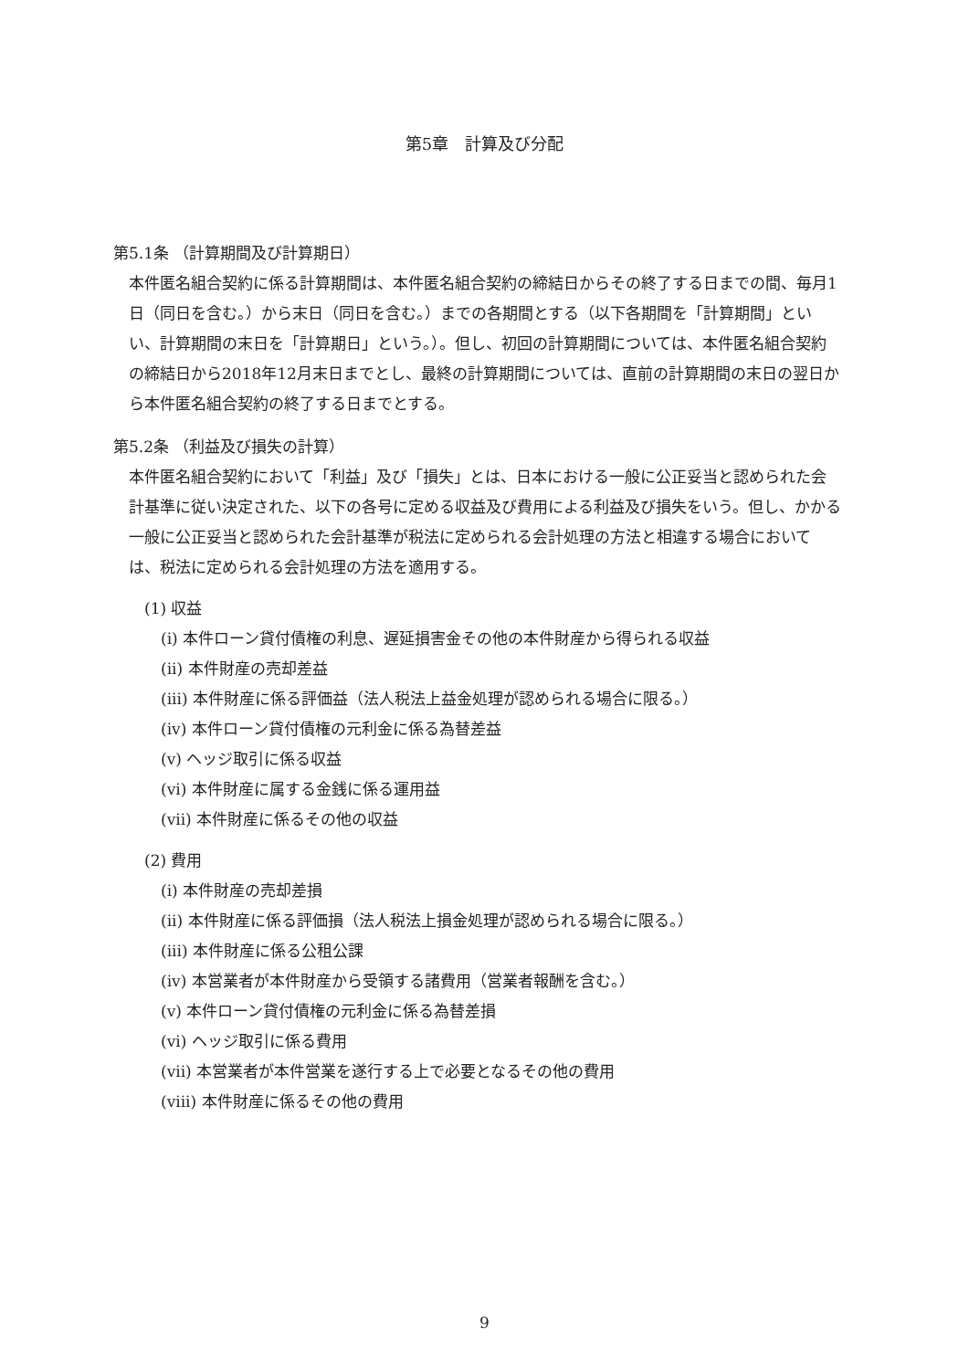第5章　計算及び分配
第5.1条 （計算期間及び計算期日）
本件匿名組合契約に係る計算期間は、本件匿名組合契約の締結日からその終了する日までの間、毎月1日（同日を含む。）から末日（同日を含む。）までの各期間とする（以下各期間を「計算期間」といい、計算期間の末日を「計算期日」という。）。但し、初回の計算期間については、本件匿名組合契約の締結日から2018年12月末日までとし、最終の計算期間については、直前の計算期間の末日の翌日から本件匿名組合契約の終了する日までとする。
第5.2条 （利益及び損失の計算）
本件匿名組合契約において「利益」及び「損失」とは、日本における一般に公正妥当と認められた会計基準に従い決定された、以下の各号に定める収益及び費用による利益及び損失をいう。但し、かかる一般に公正妥当と認められた会計基準が税法に定められる会計処理の方法と相違する場合においては、税法に定められる会計処理の方法を適用する。
(1) 収益
(i) 本件ローン貸付債権の利息、遅延損害金その他の本件財産から得られる収益
(ii) 本件財産の売却差益
(iii) 本件財産に係る評価益（法人税法上益金処理が認められる場合に限る。）
(iv) 本件ローン貸付債権の元利金に係る為替差益
(v) ヘッジ取引に係る収益
(vi) 本件財産に属する金銭に係る運用益
(vii) 本件財産に係るその他の収益
(2) 費用
(i) 本件財産の売却差損
(ii) 本件財産に係る評価損（法人税法上損金処理が認められる場合に限る。）
(iii) 本件財産に係る公租公課
(iv) 本営業者が本件財産から受領する諸費用（営業者報酬を含む。）
(v) 本件ローン貸付債権の元利金に係る為替差損
(vi) ヘッジ取引に係る費用
(vii) 本営業者が本件営業を遂行する上で必要となるその他の費用
(viii) 本件財産に係るその他の費用
9